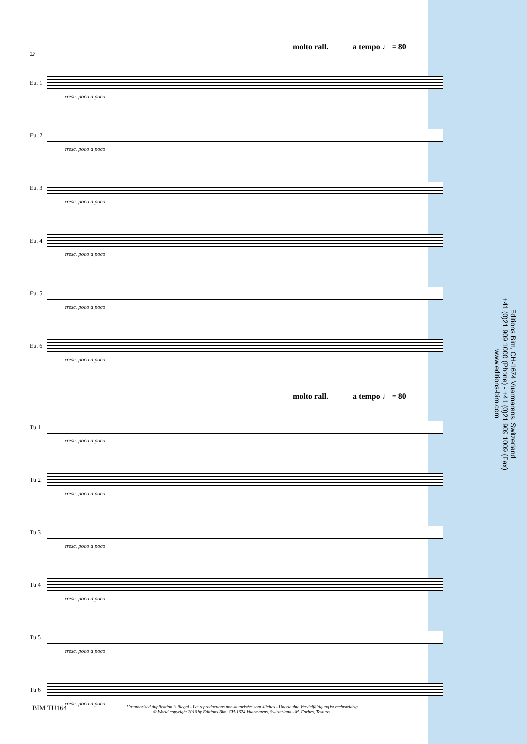molto rall. a tempo ♩ = 80
22
Eu. 1
cresc. poco a poco
Eu. 2
cresc. poco a poco
Eu. 3
cresc. poco a poco
Eu. 4
cresc. poco a poco
Eu. 5
cresc. poco a poco
Eu. 6
cresc. poco a poco
molto rall. a tempo ♩ = 80
Tu 1
cresc. poco a poco
Tu 2
cresc. poco a poco
Tu 3
cresc. poco a poco
Tu 4
cresc. poco a poco
Tu 5
cresc. poco a poco
Tu 6
cresc. poco a poco
Editions Bim, CH-1674 Vuarmarens, Switzerland
+41 (0)21 909 1000 (Phone) - +41 (0)21 909 1009 (Fax)
www.editions-bim.com
BIM TU164
Unauthorized duplication is illegal - Les reproductions non-autorisées sont illicites - Unerlaubte Vervielfältigung ist rechtswidrig
© World copyright 2010 by Editions Bim, CH-1674 Vuarmarens, Switzerland - M. Forbes, Textures